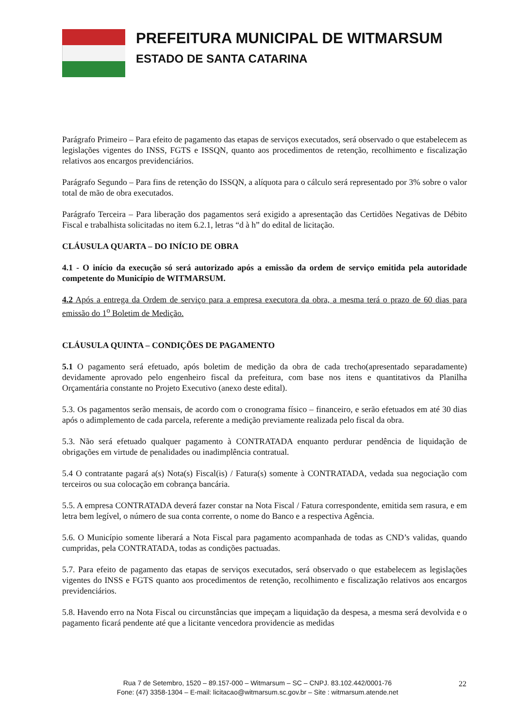PREFEITURA MUNICIPAL DE WITMARSUM
ESTADO DE SANTA CATARINA
Parágrafo Primeiro – Para efeito de pagamento das etapas de serviços executados, será observado o que estabelecem as legislações vigentes do INSS, FGTS e ISSQN, quanto aos procedimentos de retenção, recolhimento e fiscalização relativos aos encargos previdenciários.
Parágrafo Segundo – Para fins de retenção do ISSQN, a alíquota para o cálculo será representado por 3% sobre o valor total de mão de obra executados.
Parágrafo Terceira – Para liberação dos pagamentos será exigido a apresentação das Certidões Negativas de Débito Fiscal e trabalhista solicitadas no item 6.2.1, letras “d à h” do edital de licitação.
CLÁUSULA QUARTA – DO INÍCIO DE OBRA
4.1 - O início da execução só será autorizado após a emissão da ordem de serviço emitida pela autoridade competente do Município de WITMARSUM.
4.2 Após a entrega da Ordem de serviço para a empresa executora da obra, a mesma terá o prazo de 60 dias para emissão do 1<sup>o</sup> Boletim de Medição.
CLÁUSULA QUINTA – CONDIÇÕES DE PAGAMENTO
5.1 O pagamento será efetuado, após boletim de medição da obra de cada trecho(apresentado separadamente) devidamente aprovado pelo engenheiro fiscal da prefeitura, com base nos itens e quantitativos da Planilha Orçamentária constante no Projeto Executivo (anexo deste edital).
5.3. Os pagamentos serão mensais, de acordo com o cronograma físico – financeiro, e serão efetuados em até 30 dias após o adimplemento de cada parcela, referente a medição previamente realizada pelo fiscal da obra.
5.3. Não será efetuado qualquer pagamento à CONTRATADA enquanto perdurar pendência de liquidação de obrigações em virtude de penalidades ou inadimplência contratual.
5.4 O contratante pagará a(s) Nota(s) Fiscal(is) / Fatura(s) somente à CONTRATADA, vedada sua negociação com terceiros ou sua colocação em cobrança bancária.
5.5. A empresa CONTRATADA deverá fazer constar na Nota Fiscal / Fatura correspondente, emitida sem rasura, e em letra bem legível, o número de sua conta corrente, o nome do Banco e a respectiva Agência.
5.6. O Município somente liberará a Nota Fiscal para pagamento acompanhada de todas as CND’s validas, quando cumpridas, pela CONTRATADA, todas as condições pactuadas.
5.7. Para efeito de pagamento das etapas de serviços executados, será observado o que estabelecem as legislações vigentes do INSS e FGTS quanto aos procedimentos de retenção, recolhimento e fiscalização relativos aos encargos previdenciários.
5.8. Havendo erro na Nota Fiscal ou circunstâncias que impeçam a liquidação da despesa, a mesma será devolvida e o pagamento ficará pendente até que a licitante vencedora providencie as medidas
Rua 7 de Setembro, 1520 – 89.157-000 – Witmarsum – SC – CNPJ. 83.102.442/0001-76
Fone: (47) 3358-1304 – E-mail: licitacao@witmarsum.sc.gov.br – Site : witmarsum.atende.net
22